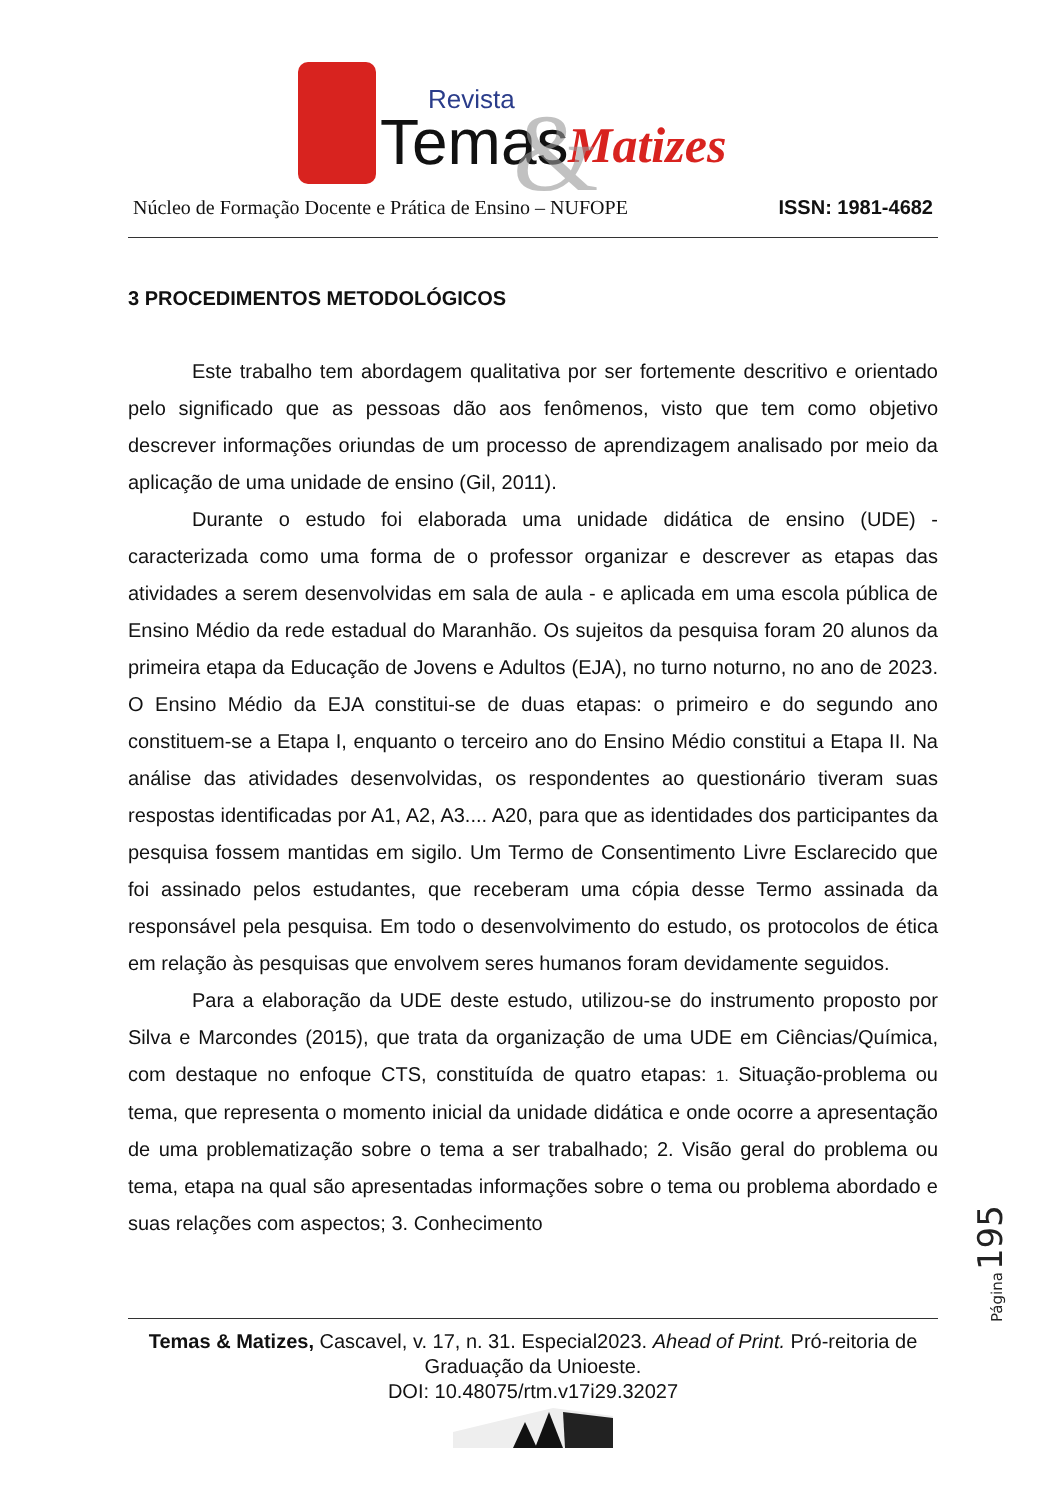Revista
Temas
Matizes
&
Núcleo de Formação Docente e Prática de Ensino – NUFOPE ISSN: 1981-4682
3 PROCEDIMENTOS METODOLÓGICOS
Este trabalho tem abordagem qualitativa por ser fortemente descritivo e orientado pelo significado que as pessoas dão aos fenômenos, visto que tem como objetivo descrever informações oriundas de um processo de aprendizagem analisado por meio da aplicação de uma unidade de ensino (Gil, 2011).
Durante o estudo foi elaborada uma unidade didática de ensino (UDE) - caracterizada como uma forma de o professor organizar e descrever as etapas das atividades a serem desenvolvidas em sala de aula - e aplicada em uma escola pública de Ensino Médio da rede estadual do Maranhão. Os sujeitos da pesquisa foram 20 alunos da primeira etapa da Educação de Jovens e Adultos (EJA), no turno noturno, no ano de 2023. O Ensino Médio da EJA constitui-se de duas etapas: o primeiro e do segundo ano constituem-se a Etapa I, enquanto o terceiro ano do Ensino Médio constitui a Etapa II. Na análise das atividades desenvolvidas, os respondentes ao questionário tiveram suas respostas identificadas por A1, A2, A3.... A20, para que as identidades dos participantes da pesquisa fossem mantidas em sigilo. Um Termo de Consentimento Livre Esclarecido que foi assinado pelos estudantes, que receberam uma cópia desse Termo assinada da responsável pela pesquisa. Em todo o desenvolvimento do estudo, os protocolos de ética em relação às pesquisas que envolvem seres humanos foram devidamente seguidos.
Para a elaboração da UDE deste estudo, utilizou-se do instrumento proposto por Silva e Marcondes (2015), que trata da organização de uma UDE em Ciências/Química, com destaque no enfoque CTS, constituída de quatro etapas: 1. Situação-problema ou tema, que representa o momento inicial da unidade didática e onde ocorre a apresentação de uma problematização sobre o tema a ser trabalhado; 2. Visão geral do problema ou tema, etapa na qual são apresentadas informações sobre o tema ou problema abordado e suas relações com aspectos; 3. Conhecimento
Página195
Temas & Matizes, Cascavel, v. 17, n. 31. Especial2023. Ahead of Print. Pró-reitoria de Graduação da Unioeste.
DOI: 10.48075/rtm.v17i29.32027